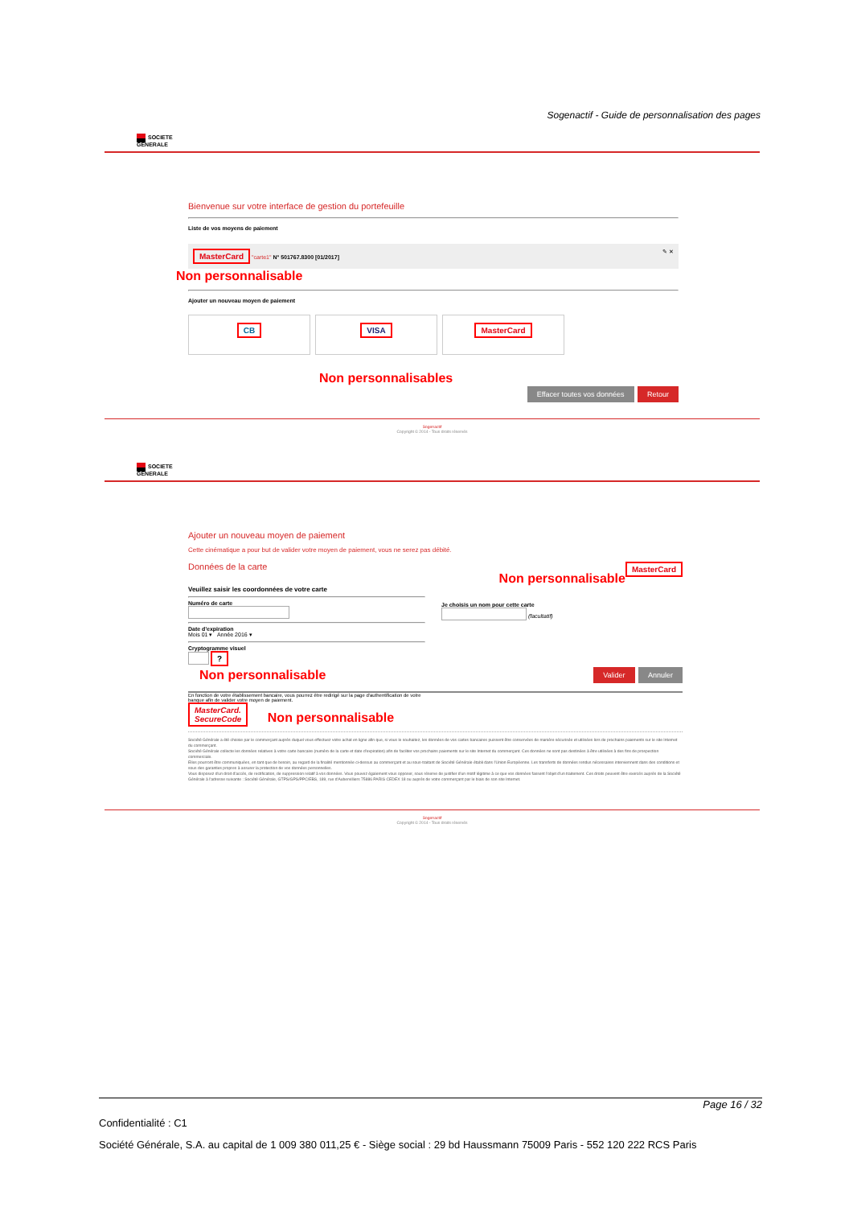Sogenactif - Guide de personnalisation des pages
SOCIETE
GENERALE
Bienvenue sur votre interface de gestion du portefeuille
Liste de vos moyens de paiement
MasterCard "carte1" N° 501767.8300 [01/2017] ✎ ✕
Non personnalisable
Ajouter un nouveau moyen de paiement
CB VISA MasterCard
Non personnalisables
Effacer toutes vos données Retour
Sogenactif
Copyright © 2014 - Tous droits réservés
SOCIETE
GENERALE
Ajouter un nouveau moyen de paiement
Cette cinématique a pour but de valider votre moyen de paiement, vous ne serez pas débité.
Données de la carte MasterCard
Non personnalisable
Veuillez saisir les coordonnées de votre carte
Numéro de carte
Date d'expiration
Mois 01 ▾ Année 2016 ▾
Cryptogramme visuel
?
Je choisis un nom pour cette carte
(facultatif)
Non personnalisable Valider Annuler
En fonction de votre établissement bancaire, vous pourrez être redirigé sur la page d'authentification de votre
banque afin de valider votre moyen de paiement.
MasterCard.
SecureCode Non personnalisable
Société Générale a été choisie par le commerçant auprès duquel vous effectuez votre achat en ligne afin que, si vous le souhaitez, les données de vos cartes bancaires puissent être conservées de manière sécurisée et utilisées lors de prochains paiements sur le site Internet du commerçant.
Société Générale collecte les données relatives à votre carte bancaire (numéro de la carte et date d'expiration) afin de faciliter vos prochains paiements sur le site Internet du commerçant. Ces données ne sont pas destinées à être utilisées à des fins de prospection commerciale.
Elles pourront être communiquées, en tant que de besoin, au regard de la finalité mentionnée ci-dessus au commerçant et au sous-traitant de Société Générale établi dans l'Union Européenne. Les transferts de données rendus nécessaires interviennent dans des conditions et sous des garanties propres à assurer la protection de vos données personnelles.
Vous disposez d'un droit d'accès, de rectification, de suppression relatif à vos données. Vous pouvez également vous opposer, sous réserve de justifier d'un motif légitime à ce que vos données fassent l'objet d'un traitement. Ces droits peuvent être exercés auprès de la Société Générale à l'adresse suivante : Société Générale, GTPS/GPS/PPC/EBS, 189, rue d'Aubervilliers 75886 PARIS CEDEX 18 ou auprès de votre commerçant par le biais de son site Internet.
Sogenactif
Copyright © 2014 - Tous droits réservés
Page 16 / 32
Confidentialité : C1
Société Générale, S.A. au capital de 1 009 380 011,25 € - Siège social : 29 bd Haussmann 75009 Paris - 552 120 222 RCS Paris